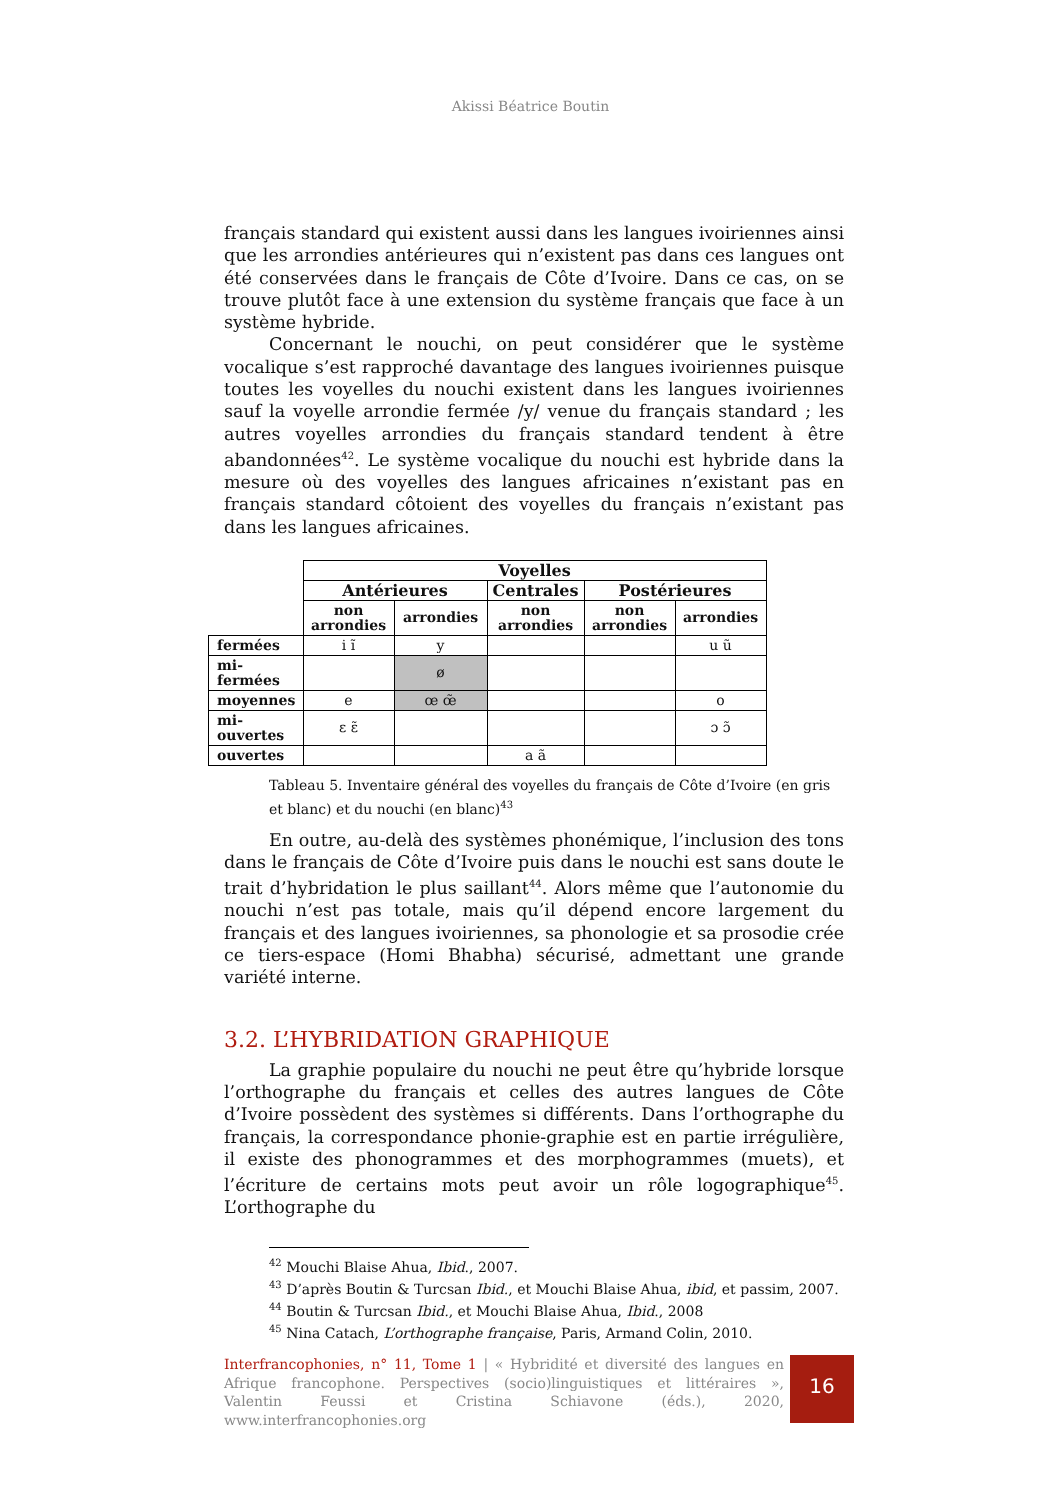Akissi Béatrice Boutin
français standard qui existent aussi dans les langues ivoiriennes ainsi que les arrondies antérieures qui n’existent pas dans ces langues ont été conservées dans le français de Côte d’Ivoire. Dans ce cas, on se trouve plutôt face à une extension du système français que face à un système hybride.
Concernant le nouchi, on peut considérer que le système vocalique s’est rapproché davantage des langues ivoiriennes puisque toutes les voyelles du nouchi existent dans les langues ivoiriennes sauf la voyelle arrondie fermée /y/ venue du français standard ; les autres voyelles arrondies du français standard tendent à être abandonnées<sup>42</sup>. Le système vocalique du nouchi est hybride dans la mesure où des voyelles des langues africaines n’existant pas en français standard côtoient des voyelles du français n’existant pas dans les langues africaines.
| | Voyelles | | | | |
| | Antérieures | | Centrales | Postérieures | |
| | non arrondies | arrondies | non arrondies | non arrondies | arrondies |
| fermées | i ĩ | y | | | u ũ |
| mi- fermées | | ø | | | |
| moyennes | e | œ œ̃ | | | o |
| mi- ouvertes | ɛ ɛ̃ | | | | ɔ ɔ̃ |
| ouvertes | | | a ã | | |
Tableau 5. Inventaire général des voyelles du français de Côte d’Ivoire (en gris et blanc) et du nouchi (en blanc)<sup>43</sup>
En outre, au-delà des systèmes phonémique, l’inclusion des tons dans le français de Côte d’Ivoire puis dans le nouchi est sans doute le trait d’hybridation le plus saillant<sup>44</sup>. Alors même que l’autonomie du nouchi n’est pas totale, mais qu’il dépend encore largement du français et des langues ivoiriennes, sa phonologie et sa prosodie crée ce tiers-espace (Homi Bhabha) sécurisé, admettant une grande variété interne.
3.2. L’HYBRIDATION GRAPHIQUE
La graphie populaire du nouchi ne peut être qu’hybride lorsque l’orthographe du français et celles des autres langues de Côte d’Ivoire possèdent des systèmes si différents. Dans l’orthographe du français, la correspondance phonie-graphie est en partie irrégulière, il existe des phonogrammes et des morphogrammes (muets), et l’écriture de certains mots peut avoir un rôle logographique<sup>45</sup>. L’orthographe du
<sup>42</sup> Mouchi Blaise Ahua, Ibid., 2007.
<sup>43</sup> D’après Boutin & Turcsan Ibid., et Mouchi Blaise Ahua, ibid, et passim, 2007.
<sup>44</sup> Boutin & Turcsan Ibid., et Mouchi Blaise Ahua, Ibid., 2008
<sup>45</sup> Nina Catach, L’orthographe française, Paris, Armand Colin, 2010.
Interfrancophonies, n° 11, Tome 1 | « Hybridité et diversité des langues en Afrique francophone. Perspectives (socio)linguistiques et littéraires », Valentin Feussi et Cristina Schiavone (éds.), 2020, www.interfrancophonies.org
16